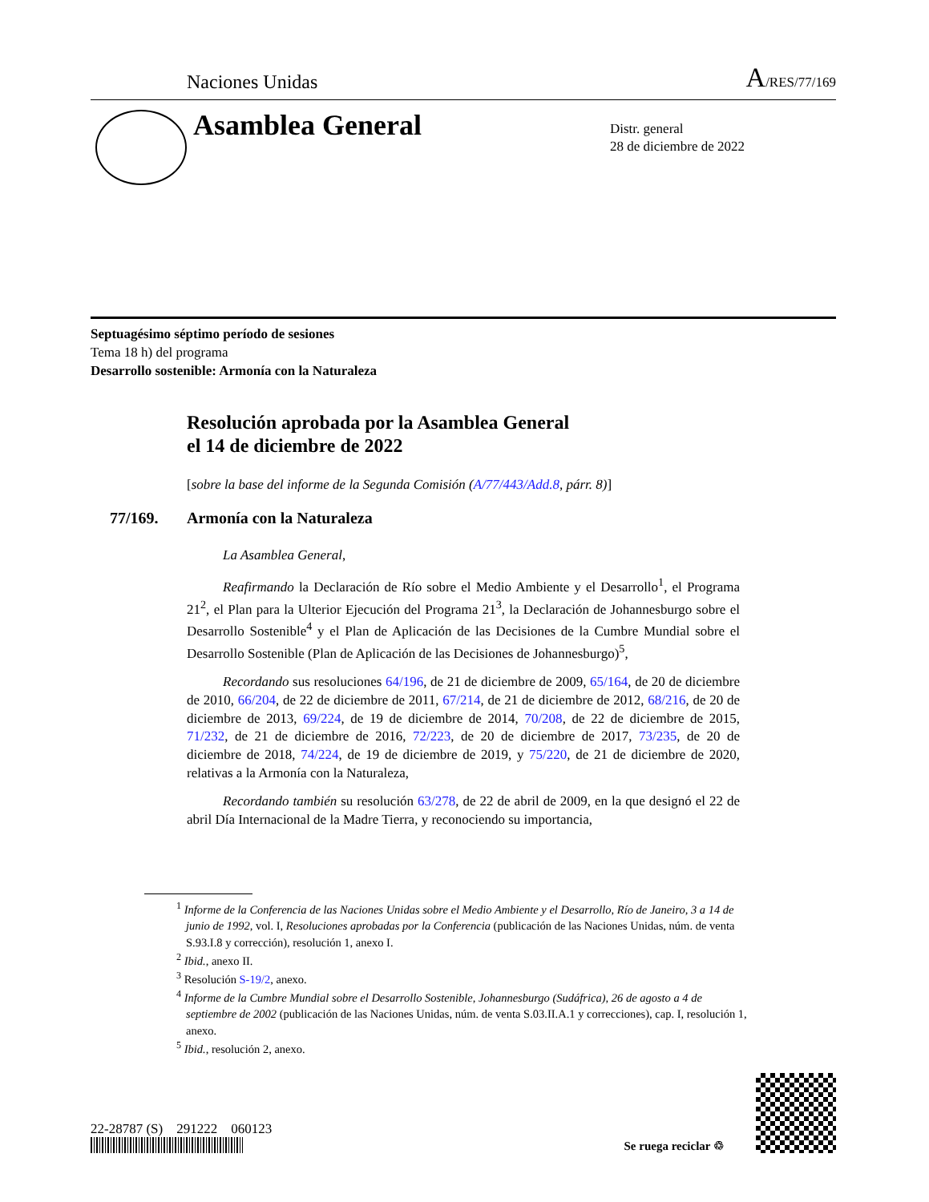Naciones Unidas A/RES/77/169
Asamblea General
Distr. general
28 de diciembre de 2022
Septuagésimo séptimo período de sesiones
Tema 18 h) del programa
Desarrollo sostenible: Armonía con la Naturaleza
Resolución aprobada por la Asamblea General
el 14 de diciembre de 2022
[sobre la base del informe de la Segunda Comisión (A/77/443/Add.8, párr. 8)]
77/169. Armonía con la Naturaleza
La Asamblea General,
Reafirmando la Declaración de Río sobre el Medio Ambiente y el Desarrollo<sup>1</sup>, el Programa 21<sup>2</sup>, el Plan para la Ulterior Ejecución del Programa 21<sup>3</sup>, la Declaración de Johannesburgo sobre el Desarrollo Sostenible<sup>4</sup> y el Plan de Aplicación de las Decisiones de la Cumbre Mundial sobre el Desarrollo Sostenible (Plan de Aplicación de las Decisiones de Johannesburgo)<sup>5</sup>,
Recordando sus resoluciones 64/196, de 21 de diciembre de 2009, 65/164, de 20 de diciembre de 2010, 66/204, de 22 de diciembre de 2011, 67/214, de 21 de diciembre de 2012, 68/216, de 20 de diciembre de 2013, 69/224, de 19 de diciembre de 2014, 70/208, de 22 de diciembre de 2015, 71/232, de 21 de diciembre de 2016, 72/223, de 20 de diciembre de 2017, 73/235, de 20 de diciembre de 2018, 74/224, de 19 de diciembre de 2019, y 75/220, de 21 de diciembre de 2020, relativas a la Armonía con la Naturaleza,
Recordando también su resolución 63/278, de 22 de abril de 2009, en la que designó el 22 de abril Día Internacional de la Madre Tierra, y reconociendo su importancia,
<sup>1</sup> Informe de la Conferencia de las Naciones Unidas sobre el Medio Ambiente y el Desarrollo, Río de Janeiro, 3 a 14 de junio de 1992, vol. I, Resoluciones aprobadas por la Conferencia (publicación de las Naciones Unidas, núm. de venta S.93.I.8 y corrección), resolución 1, anexo I.
<sup>2</sup> Ibid., anexo II.
<sup>3</sup> Resolución S-19/2, anexo.
<sup>4</sup> Informe de la Cumbre Mundial sobre el Desarrollo Sostenible, Johannesburgo (Sudáfrica), 26 de agosto a 4 de septiembre de 2002 (publicación de las Naciones Unidas, núm. de venta S.03.II.A.1 y correcciones), cap. I, resolución 1, anexo.
<sup>5</sup> Ibid., resolución 2, anexo.
22-28787 (S) 291222 060123
Se ruega reciclar ♲